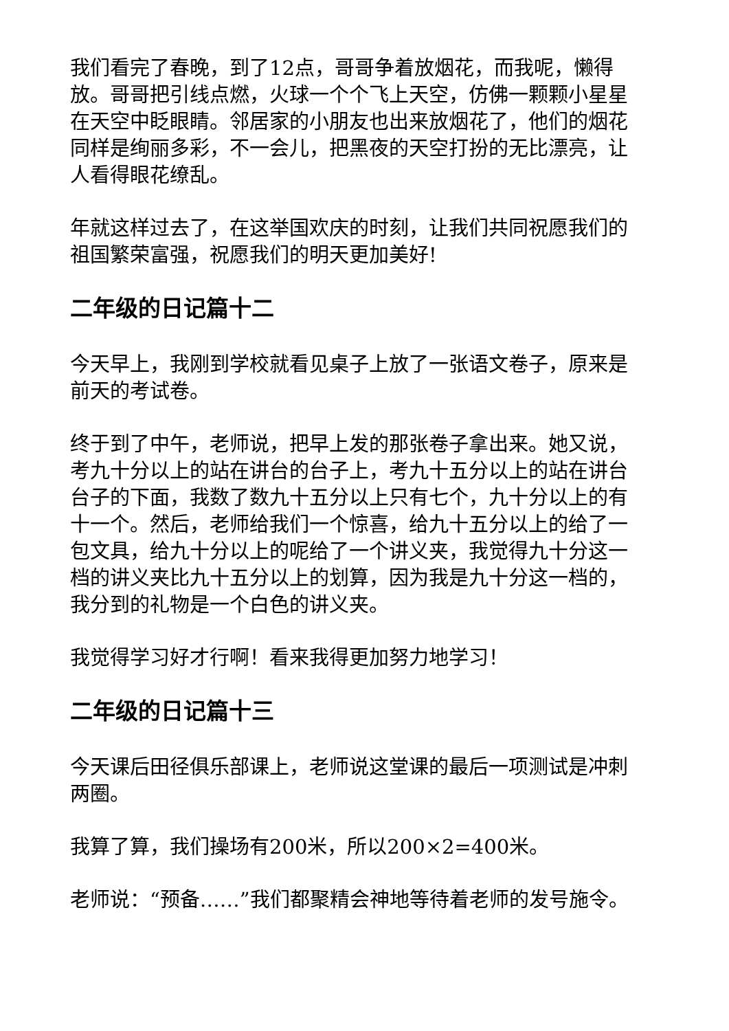我们看完了春晚，到了12点，哥哥争着放烟花，而我呢，懒得放。哥哥把引线点燃，火球一个个飞上天空，仿佛一颗颗小星星在天空中眨眼睛。邻居家的小朋友也出来放烟花了，他们的烟花同样是绚丽多彩，不一会儿，把黑夜的天空打扮的无比漂亮，让人看得眼花缭乱。
年就这样过去了，在这举国欢庆的时刻，让我们共同祝愿我们的祖国繁荣富强，祝愿我们的明天更加美好!
二年级的日记篇十二
今天早上，我刚到学校就看见桌子上放了一张语文卷子，原来是前天的考试卷。
终于到了中午，老师说，把早上发的那张卷子拿出来。她又说，考九十分以上的站在讲台的台子上，考九十五分以上的站在讲台台子的下面，我数了数九十五分以上只有七个，九十分以上的有十一个。然后，老师给我们一个惊喜，给九十五分以上的给了一包文具，给九十分以上的呢给了一个讲义夹，我觉得九十分这一档的讲义夹比九十五分以上的划算，因为我是九十分这一档的，我分到的礼物是一个白色的讲义夹。
我觉得学习好才行啊！看来我得更加努力地学习！
二年级的日记篇十三
今天课后田径俱乐部课上，老师说这堂课的最后一项测试是冲刺两圈。
我算了算，我们操场有200米，所以200×2=400米。
老师说：“预备……”我们都聚精会神地等待着老师的发号施令。